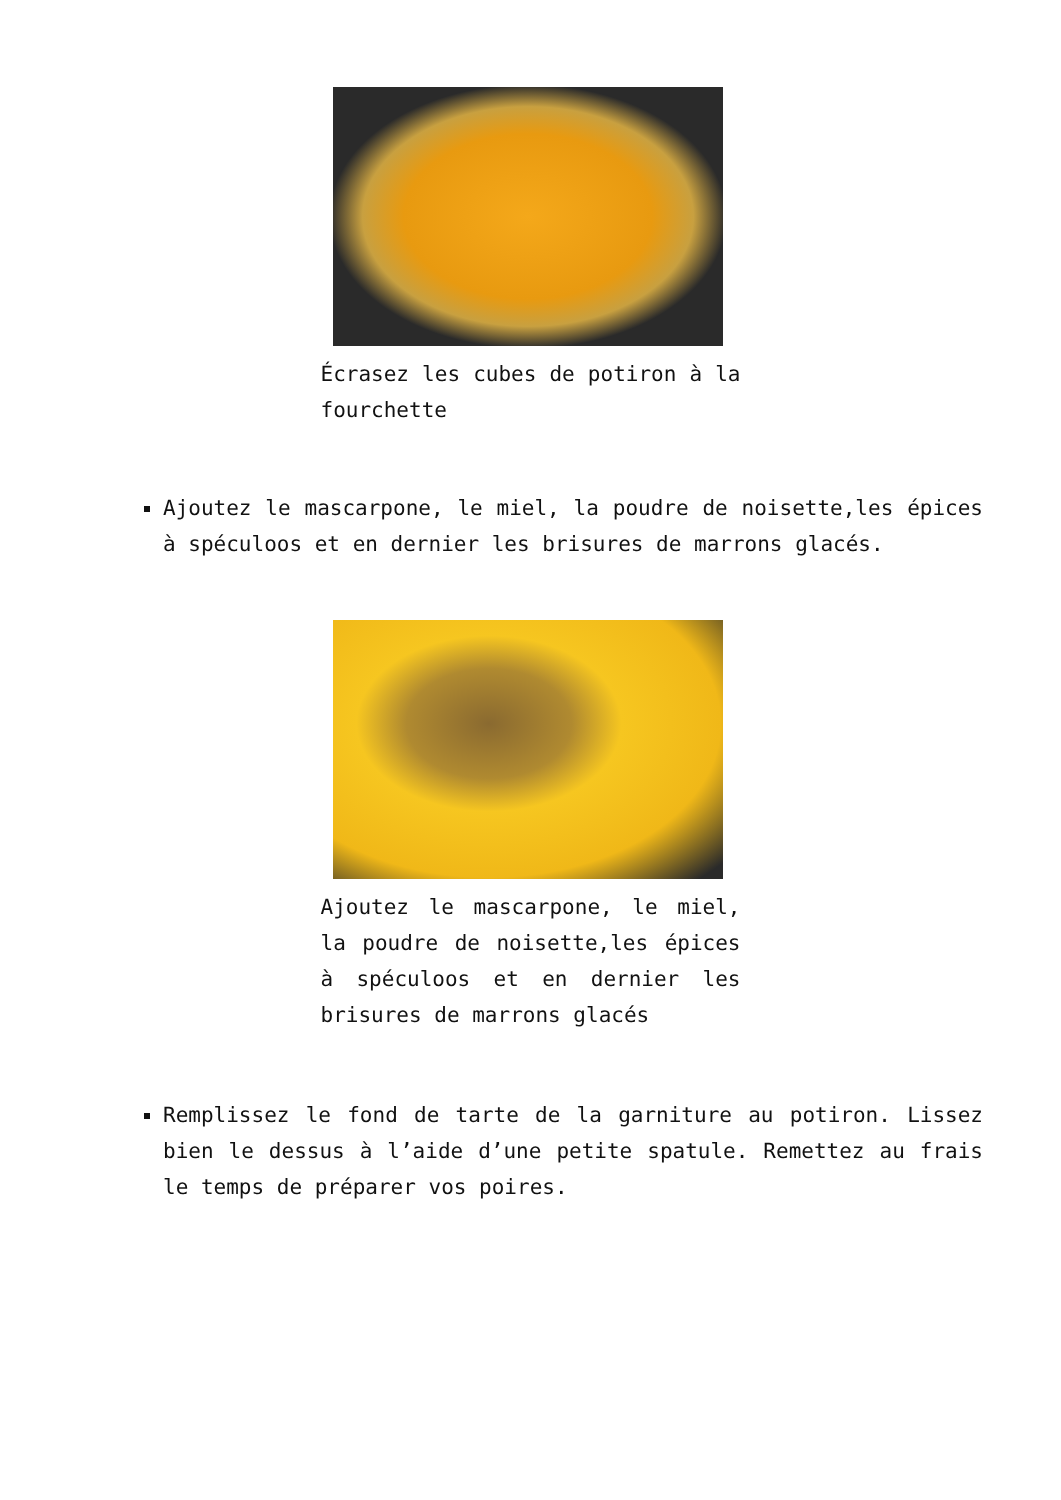Écrasez les cubes de potiron à la fourchette
Ajoutez le mascarpone, le miel, la poudre de noisette,les épices à spéculoos et en dernier les brisures de marrons glacés.
Ajoutez le mascarpone, le miel, la poudre de noisette,les épices à spéculoos et en dernier les brisures de marrons glacés
Remplissez le fond de tarte de la garniture au potiron. Lissez bien le dessus à l’aide d’une petite spatule. Remettez au frais le temps de préparer vos poires.